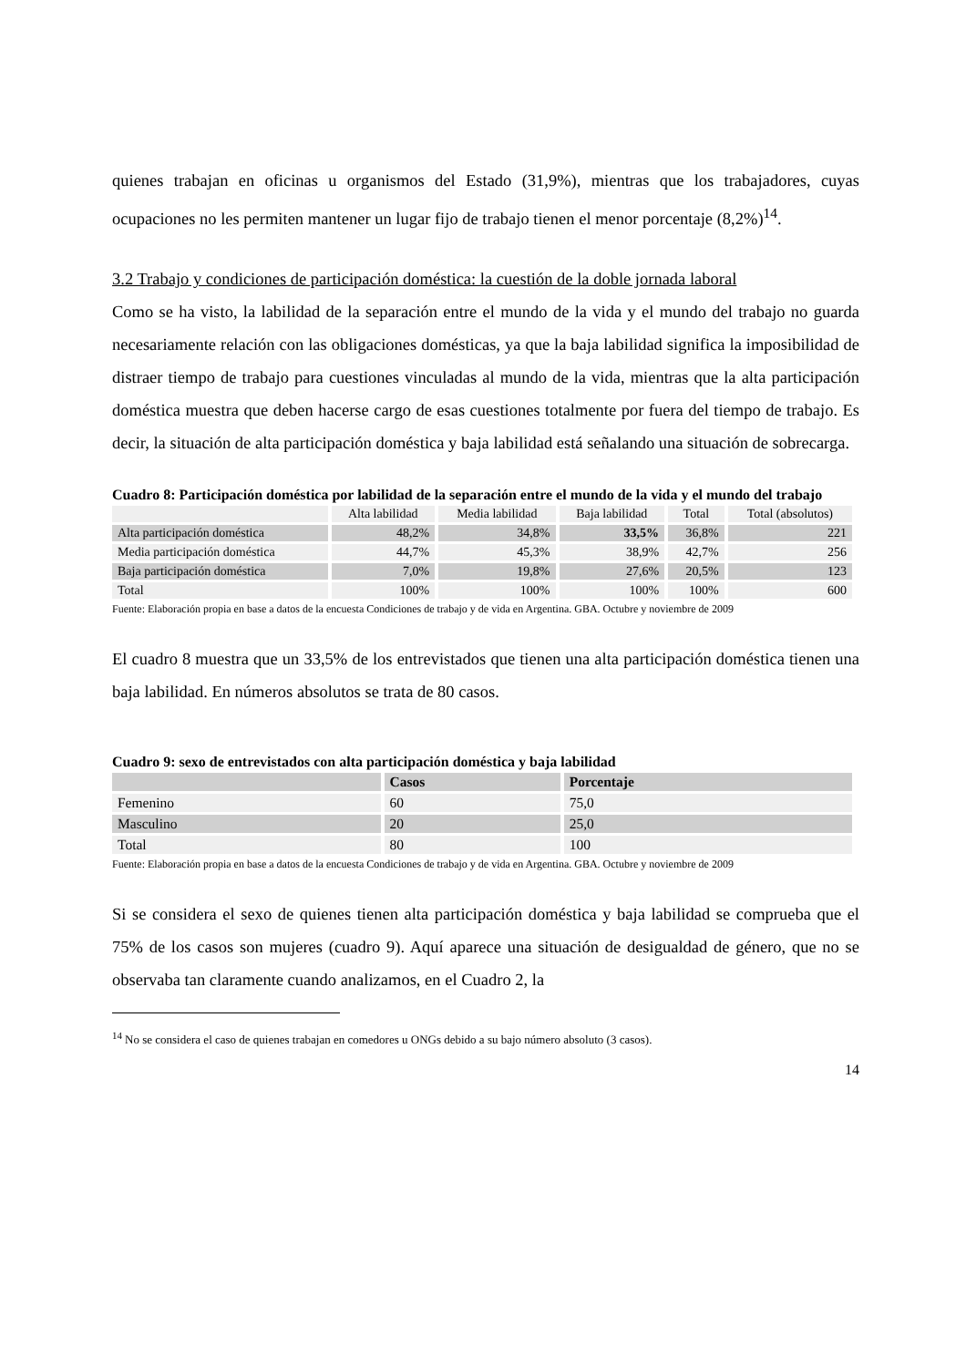quienes trabajan en oficinas u organismos del Estado (31,9%), mientras que los trabajadores, cuyas ocupaciones no les permiten mantener un lugar fijo de trabajo tienen el menor porcentaje (8,2%)<sup>14</sup>.
3.2 Trabajo y condiciones de participación doméstica: la cuestión de la doble jornada laboral
Como se ha visto, la labilidad de la separación entre el mundo de la vida y el mundo del trabajo no guarda necesariamente relación con las obligaciones domésticas, ya que la baja labilidad significa la imposibilidad de distraer tiempo de trabajo para cuestiones vinculadas al mundo de la vida, mientras que la alta participación doméstica muestra que deben hacerse cargo de esas cuestiones totalmente por fuera del tiempo de trabajo. Es decir, la situación de alta participación doméstica y baja labilidad está señalando una situación de sobrecarga.
Cuadro 8: Participación doméstica por labilidad de la separación entre el mundo de la vida y el mundo del trabajo
| | Alta labilidad | Media labilidad | Baja labilidad | Total | Total (absolutos) |
| --- | --- | --- | --- | --- | --- |
| Alta participación doméstica | 48,2% | 34,8% | 33,5% | 36,8% | 221 |
| Media participación doméstica | 44,7% | 45,3% | 38,9% | 42,7% | 256 |
| Baja participación doméstica | 7,0% | 19,8% | 27,6% | 20,5% | 123 |
| Total | 100% | 100% | 100% | 100% | 600 |
Fuente: Elaboración propia en base a datos de la encuesta Condiciones de trabajo y de vida en Argentina. GBA. Octubre y noviembre de 2009
El cuadro 8 muestra que un 33,5% de los entrevistados que tienen una alta participación doméstica tienen una baja labilidad. En números absolutos se trata de 80 casos.
Cuadro 9: sexo de entrevistados con alta participación doméstica y baja labilidad
| | Casos | Porcentaje |
| --- | --- | --- |
| Femenino | 60 | 75,0 |
| Masculino | 20 | 25,0 |
| Total | 80 | 100 |
Fuente: Elaboración propia en base a datos de la encuesta Condiciones de trabajo y de vida en Argentina. GBA. Octubre y noviembre de 2009
Si se considera el sexo de quienes tienen alta participación doméstica y baja labilidad se comprueba que el 75% de los casos son mujeres (cuadro 9). Aquí aparece una situación de desigualdad de género, que no se observaba tan claramente cuando analizamos, en el Cuadro 2, la
<sup>14</sup> No se considera el caso de quienes trabajan en comedores u ONGs debido a su bajo número absoluto (3 casos).
14